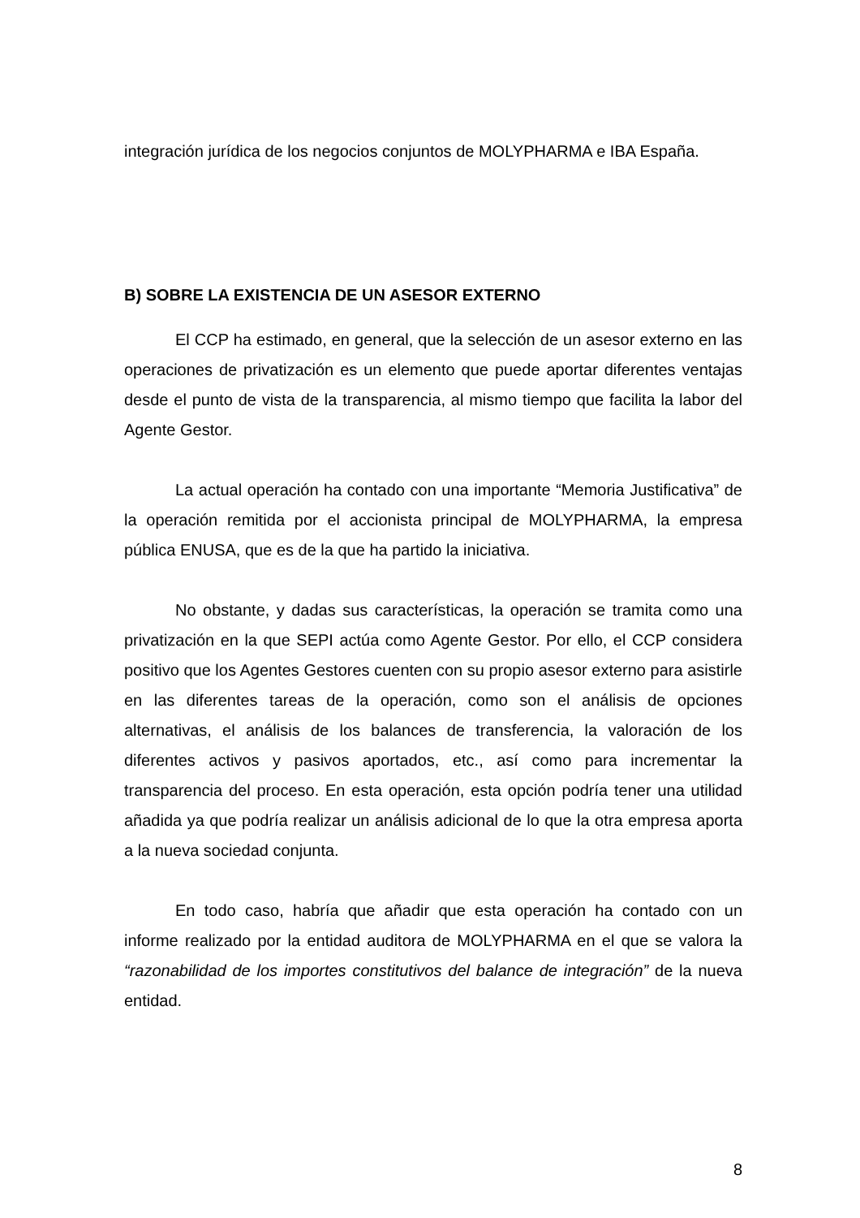integración jurídica de los negocios conjuntos de MOLYPHARMA e IBA España.
B) SOBRE LA EXISTENCIA DE UN ASESOR EXTERNO
El CCP ha estimado, en general, que la selección de un asesor externo en las operaciones de privatización es un elemento que puede aportar diferentes ventajas desde el punto de vista de la transparencia, al mismo tiempo que facilita la labor del Agente Gestor.
La actual operación ha contado con una importante “Memoria Justificativa” de la operación remitida por el accionista principal de MOLYPHARMA, la empresa pública ENUSA, que es de la que ha partido la iniciativa.
No obstante, y dadas sus características, la operación se tramita como una privatización en la que SEPI actúa como Agente Gestor. Por ello, el CCP considera positivo que los Agentes Gestores cuenten con su propio asesor externo para asistirle en las diferentes tareas de la operación, como son el análisis de opciones alternativas, el análisis de los balances de transferencia, la valoración de los diferentes activos y pasivos aportados, etc., así como para incrementar la transparencia del proceso. En esta operación, esta opción podría tener una utilidad añadida ya que podría realizar un análisis adicional de lo que la otra empresa aporta a la nueva sociedad conjunta.
En todo caso, habría que añadir que esta operación ha contado con un informe realizado por la entidad auditora de MOLYPHARMA en el que se valora la “razonabilidad de los importes constitutivos del balance de integración” de la nueva entidad.
8